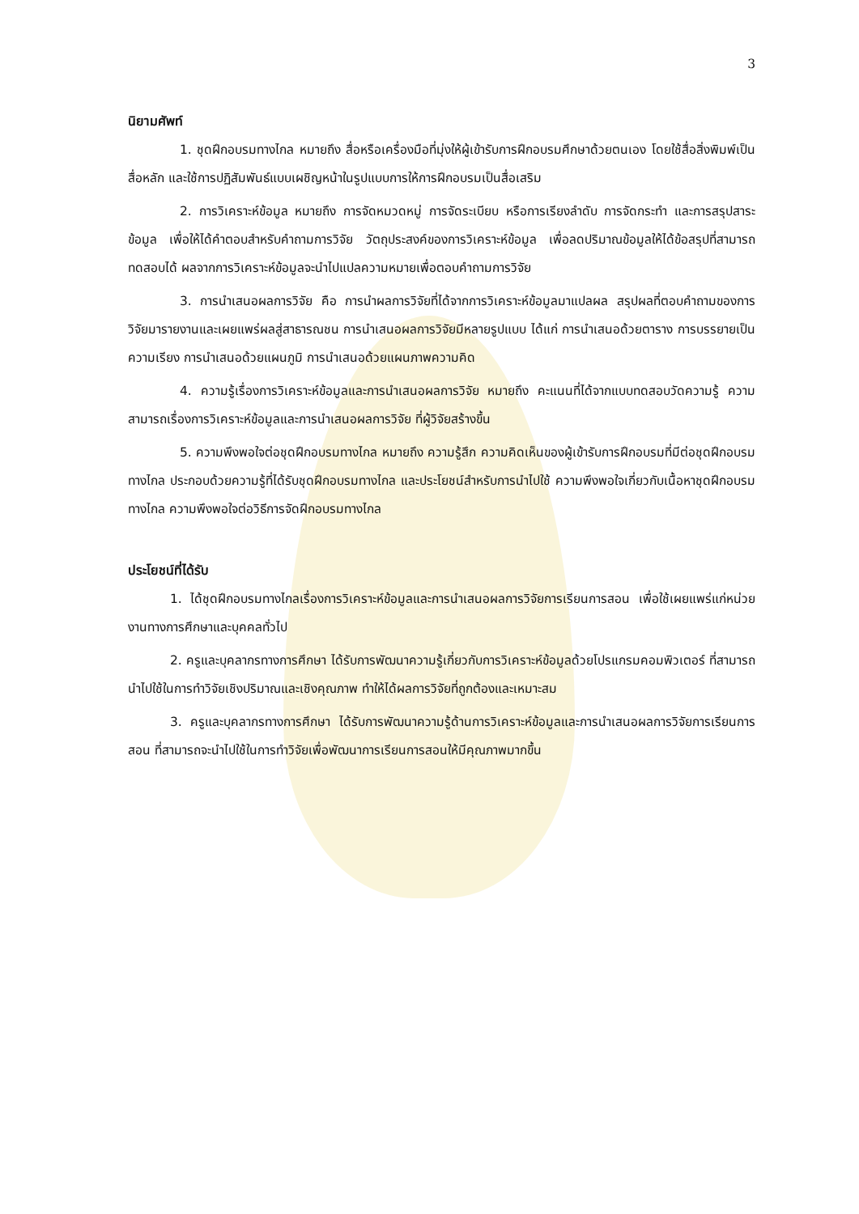3
นิยามศัพท์
1. ชุดฝึกอบรมทางไกล หมายถึง สื่อหรือเครื่องมือที่มุ่งให้ผู้เข้ารับการฝึกอบรมศึกษาด้วยตนเอง โดยใช้สื่อสิ่งพิมพ์เป็นสื่อหลัก และใช้การปฏิสัมพันธ์แบบเผชิญหน้าในรูปแบบการให้การฝึกอบรมเป็นสื่อเสริม
2. การวิเคราะห์ข้อมูล หมายถึง การจัดหมวดหมู่ การจัดระเบียบ หรือการเรียงลำดับ การจัดกระทำ และการสรุปสาระข้อมูล เพื่อให้ได้คำตอบสำหรับคำถามการวิจัย วัตถุประสงค์ของการวิเคราะห์ข้อมูล เพื่อลดปริมาณข้อมูลให้ได้ข้อสรุปที่สามารถทดสอบได้ ผลจากการวิเคราะห์ข้อมูลจะนำไปแปลความหมายเพื่อตอบคำถามการวิจัย
3. การนำเสนอผลการวิจัย คือ การนำผลการวิจัยที่ได้จากการวิเคราะห์ข้อมูลมาแปลผล สรุปผลที่ตอบคำถามของการวิจัยมารายงานและเผยแพร่ผลสู่สาธารณชน การนำเสนอผลการวิจัยมีหลายรูปแบบ ได้แก่ การนำเสนอด้วยตาราง การบรรยายเป็นความเรียง การนำเสนอด้วยแผนภูมิ การนำเสนอด้วยแผนภาพความคิด
4. ความรู้เรื่องการวิเคราะห์ข้อมูลและการนำเสนอผลการวิจัย หมายถึง คะแนนที่ได้จากแบบทดสอบวัดความรู้ ความสามารถเรื่องการวิเคราะห์ข้อมูลและการนำเสนอผลการวิจัย ที่ผู้วิจัยสร้างขึ้น
5. ความพึงพอใจต่อชุดฝึกอบรมทางไกล หมายถึง ความรู้สึก ความคิดเห็นของผู้เข้ารับการฝึกอบรมที่มีต่อชุดฝึกอบรมทางไกล ประกอบด้วยความรู้ที่ได้รับชุดฝึกอบรมทางไกล และประโยชน์สำหรับการนำไปใช้ ความพึงพอใจเกี่ยวกับเนื้อหาชุดฝึกอบรมทางไกล ความพึงพอใจต่อวิธีการจัดฝึกอบรมทางไกล
ประโยชน์ที่ได้รับ
1. ได้ชุดฝึกอบรมทางไกลเรื่องการวิเคราะห์ข้อมูลและการนำเสนอผลการวิจัยการเรียนการสอน เพื่อใช้เผยแพร่แก่หน่วยงานทางการศึกษาและบุคคลทั่วไป
2. ครูและบุคลากรทางการศึกษา ได้รับการพัฒนาความรู้เกี่ยวกับการวิเคราะห์ข้อมูลด้วยโปรแกรมคอมพิวเตอร์ ที่สามารถนำไปใช้ในการทำวิจัยเชิงปริมาณและเชิงคุณภาพ ทำให้ได้ผลการวิจัยที่ถูกต้องและเหมาะสม
3. ครูและบุคลากรทางการศึกษา ได้รับการพัฒนาความรู้ด้านการวิเคราะห์ข้อมูลและการนำเสนอผลการวิจัยการเรียนการสอน ที่สามารถจะนำไปใช้ในการทำวิจัยเพื่อพัฒนาการเรียนการสอนให้มีคุณภาพมากขึ้น